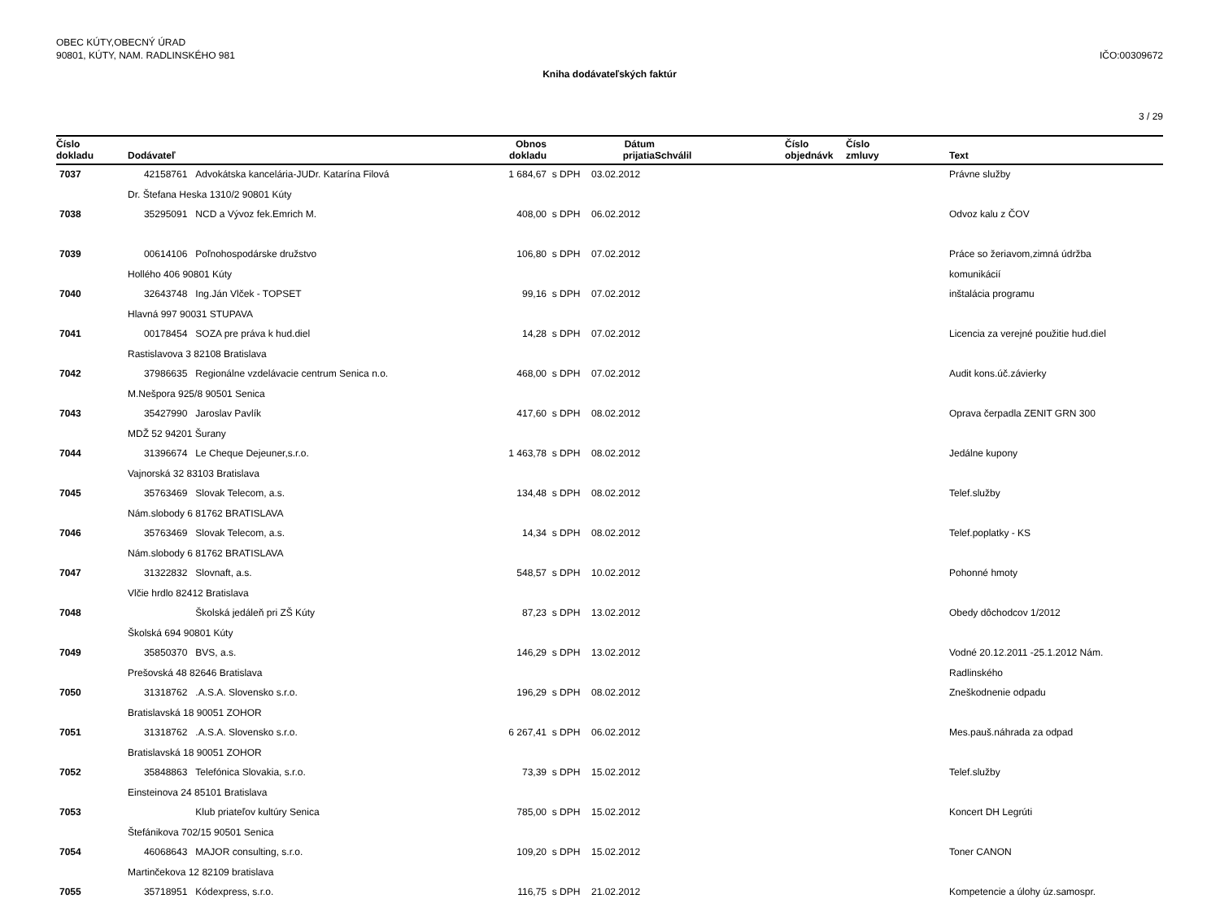OBEC KÚTY,OBECNÝ ÚRAD
90801, KÚTY, NAM. RADLINSKÉHO 981
IČO:00309672
Kniha dodávateľských faktúr
3 / 29
| Číslo dokladu | Dodávateľ | | Obnos dokladu | | Dátum prijatia | Schválil | Číslo objednávk | Číslo zmluvy | Text |
| --- | --- | --- | --- | --- | --- | --- | --- | --- | --- |
| 7037 | 42158761 | Advokátska kancelária-JUDr. Katarína Filová | 1 684,67 | s DPH | 03.02.2012 | | | | Právne služby |
| | Dr. Štefana Heska 1310/2 90801 Kúty | | | | | | | | |
| 7038 | 35295091 | NCD a Vývoz fek.Emrich M. | 408,00 | s DPH | 06.02.2012 | | | | Odvoz kalu z ČOV |
| 7039 | 00614106 | Poľnohospodárske družstvo | 106,80 | s DPH | 07.02.2012 | | | | Práce so žeriavom,zimná údržba |
| | Hollého 406 90801 Kúty | | | | | | | | komunikácií |
| 7040 | 32643748 | Ing.Ján Vlček - TOPSET | 99,16 | s DPH | 07.02.2012 | | | | inštalácia programu |
| | Hlavná 997 90031 STUPAVA | | | | | | | | |
| 7041 | 00178454 | SOZA pre práva k hud.diel | 14,28 | s DPH | 07.02.2012 | | | | Licencia za verejné použitie hud.diel |
| | Rastislavova 3 82108 Bratislava | | | | | | | | |
| 7042 | 37986635 | Regionálne vzdelávacie centrum Senica n.o. | 468,00 | s DPH | 07.02.2012 | | | | Audit kons.úč.závierky |
| | M.Nešpora 925/8 90501 Senica | | | | | | | | |
| 7043 | 35427990 | Jaroslav Pavlík | 417,60 | s DPH | 08.02.2012 | | | | Oprava čerpadla ZENIT GRN 300 |
| | MDŽ 52 94201 Šurany | | | | | | | | |
| 7044 | 31396674 | Le Cheque Dejeuner,s.r.o. | 1 463,78 | s DPH | 08.02.2012 | | | | Jedálne kupony |
| | Vajnorská 32 83103 Bratislava | | | | | | | | |
| 7045 | 35763469 | Slovak Telecom, a.s. | 134,48 | s DPH | 08.02.2012 | | | | Telef.služby |
| | Nám.slobody 6 81762 BRATISLAVA | | | | | | | | |
| 7046 | 35763469 | Slovak Telecom, a.s. | 14,34 | s DPH | 08.02.2012 | | | | Telef.poplatky - KS |
| | Nám.slobody 6 81762 BRATISLAVA | | | | | | | | |
| 7047 | 31322832 | Slovnaft, a.s. | 548,57 | s DPH | 10.02.2012 | | | | Pohonné hmoty |
| | Vlčie hrdlo 82412 Bratislava | | | | | | | | |
| 7048 | | Školská jedáleň pri ZŠ Kúty | 87,23 | s DPH | 13.02.2012 | | | | Obedy dôchodcov 1/2012 |
| | Školská 694 90801 Kúty | | | | | | | | |
| 7049 | 35850370 | BVS, a.s. | 146,29 | s DPH | 13.02.2012 | | | | Vodné 20.12.2011 -25.1.2012 Nám. |
| | Prešovská 48 82646 Bratislava | | | | | | | | Radlinského |
| 7050 | 31318762 | .A.S.A. Slovensko s.r.o. | 196,29 | s DPH | 08.02.2012 | | | | Zneškodnenie odpadu |
| | Bratislavská 18 90051 ZOHOR | | | | | | | | |
| 7051 | 31318762 | .A.S.A. Slovensko s.r.o. | 6 267,41 | s DPH | 06.02.2012 | | | | Mes.pauš.náhrada za odpad |
| | Bratislavská 18 90051 ZOHOR | | | | | | | | |
| 7052 | 35848863 | Telefónica Slovakia, s.r.o. | 73,39 | s DPH | 15.02.2012 | | | | Telef.služby |
| | Einsteinova 24 85101 Bratislava | | | | | | | | |
| 7053 | | Klub priateľov kultúry Senica | 785,00 | s DPH | 15.02.2012 | | | | Koncert DH Legrúti |
| | Štefánikova 702/15 90501 Senica | | | | | | | | |
| 7054 | 46068643 | MAJOR consulting, s.r.o. | 109,20 | s DPH | 15.02.2012 | | | | Toner CANON |
| | Martinčekova 12 82109 bratislava | | | | | | | | |
| 7055 | 35718951 | Kódexpress, s.r.o. | 116,75 | s DPH | 21.02.2012 | | | | Kompetencie a úlohy úz.samospr. |